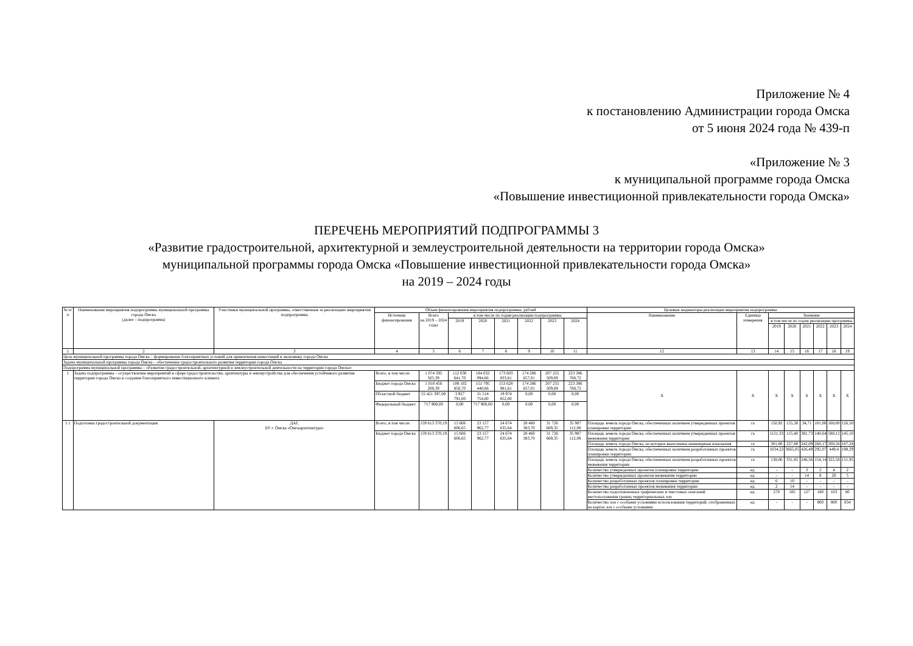Приложение № 4
к постановлению Администрации города Омска
от 5 июня 2024 года № 439-п
«Приложение № 3
к муниципальной программе города Омска
«Повышение инвестиционной привлекательности города Омска»
ПЕРЕЧЕНЬ МЕРОПРИЯТИЙ ПОДПРОГРАММЫ 3
«Развитие градостроительной, архитектурной и землеустроительной деятельности на территории города Омска»
муниципальной программы города Омска «Повышение инвестиционной привлекательности города Омска»
на 2019 – 2024 годы
| № п/п | Наименование мероприятия подпрограммы муниципальной программы города Омска (далее – подпрограмма) | Участники муниципальной программы, ответственные за реализацию мероприятия подпрограммы | Объем финансирования мероприятия подпрограммы, рублей | | | | | | | | Целевые индикаторы реализации мероприятия подпрограммы | | | | | | | |
| --- | --- | --- | --- | --- | --- | --- | --- | --- | --- | --- | --- | --- | --- | --- | --- | --- | --- | --- |
| | | | Источник финансирования | Всего на 2019 – 2024 годы | в том числе по годам реализации подпрограммы | | | | | | Наименование | Единица измерения | Значение | | | | | |
| | | | | | 2019 | 2020 | 2021 | 2022 | 2023 | 2024 | | | в том числе по годам реализации программы | | | | | |
| | | | | | | | | | | | | | 2019 | 2020 | 2021 | 2022 | 2023 | 2024 |
| 1 | 2 | 3 | 4 | 5 | 6 | 7 | 8 | 9 | 10 | 11 | 12 | 13 | 14 | 15 | 16 | 17 | 18 | 19 |
| Цель муниципальной программы города Омска – формирование благоприятных условий для привлечения инвестиций в экономику города Омска | | | | | | | | | | | | | | | | | | |
| Задача муниципальной программы города Омска – обеспечение градостроительного развития территории города Омска | | | | | | | | | | | | | | | | | | |
| Подпрограмма муниципальной программы – «Развитие градостроительной, архитектурной и землеустроительной деятельности на территории города Омска» | | | | | | | | | | | | | | | | | | |
| 1 | Задача подпрограммы – осуществление мероприятий в сфере градостроительства, архитектуры и землеустройства для обеспечения устойчивого развития территории города Омска и создания благоприятного инвестиционного климата | | Всего, в том числе: | 1 074 595 505,39 | 112 030 641,70 | 184 032 094,66 | 173 603 833,61 | 174 286 657,01 | 207 255 509,69 | 223 386 768,72 | Х | Х | Х | Х | Х | Х | Х | Х |
| | | | Бюджет города Омска | 1 018 456 208,39 | 108 102 850,70 | 151 795 440,66 | 153 628 981,61 | 174 286 657,01 | 207 255 509,69 | 223 386 768,72 | | | | | | | | |
| | | | Областной бюджет | 55 421 397,00 | 3 927 791,00 | 31 518 754,00 | 19 974 852,00 | 0,00 | 0,00 | 0,00 | | | | | | | | |
| | | | Федеральный бюджет | 717 900,00 | 0,00 | 717 900,00 | 0,00 | 0,00 | 0,00 | 0,00 | | | | | | | | |
| 1.1 | Подготовка градостроительной документации | ДАГ, БУ г. Омска «Омскархитектура» | Всего, в том числе: | 159 613 370,19 | 15 606 606,65 | 23 157 962,77 | 24 674 635,64 | 28 460 383,70 | 31 726 669,35 | 35 987 112,08 | Площадь земель города Омска, обеспеченных наличием утвержденных проектов планировки территории | га | 150,92 | 155,30 | 34,71 | 101,00 | 160,00 | 126,50 |
| | | | Бюджет города Омска | 159 613 370,19 | 15 606 606,65 | 23 157 962,77 | 24 674 635,64 | 28 460 383,70 | 31 726 669,35 | 35 987 112,08 | Площадь земель города Омска, обеспеченных наличием утвержденных проектов межевания территории | га | 1121,33 | 115,40 | 381,73 | 140,64 | 580,12 | 145,10 |
| | | | | | | | | | | | Площадь земель города Омска, на которых выполнены инженерные изыскания | га | 301,80 | 227,80 | 242,09 | 260,17 | 200,56 | 187,24 |
| | | | | | | | | | | | Площадь земель города Омска, обеспеченных наличием разработанных проектов планировки территории | га | 1034,22 | 3665,05 | 426,49 | 292,07 | 449,4 | 198,29 |
| | | | | | | | | | | | Площадь земель города Омска, обеспеченных наличием разработанных проектов межевания территории | га | 138,00 | 331,85 | 246,56 | 154,14 | 322,58 | 151,95 |
| | | | | | | | | | | | Количество утвержденных проектов планировки территории | ед. | - | - | 3 | 2 | 4 | 2 |
| | | | | | | | | | | | Количество утвержденных проектов межевания территории | ед. | - | - | 14 | 8 | 20 | 5 |
| | | | | | | | | | | | Количество разработанных проектов планировки территории | ед. | 6 | 10 | - | - | - | - |
| | | | | | | | | | | | Количество разработанных проектов межевания территории | ед. | 2 | 14 | - | - | - | - |
| | | | | | | | | | | | Количество подготовленных графических и текстовых описаний местоположения границ территориальных зон | ед. | 270 | 185 | 127 | 180 | 103 | 80 |
| | | | | | | | | | | | Количество зон с особыми условиями использования территорий, отображенных на картах зон с особыми условиями | ед. | - | - | - | 800 | 800 | 834 |